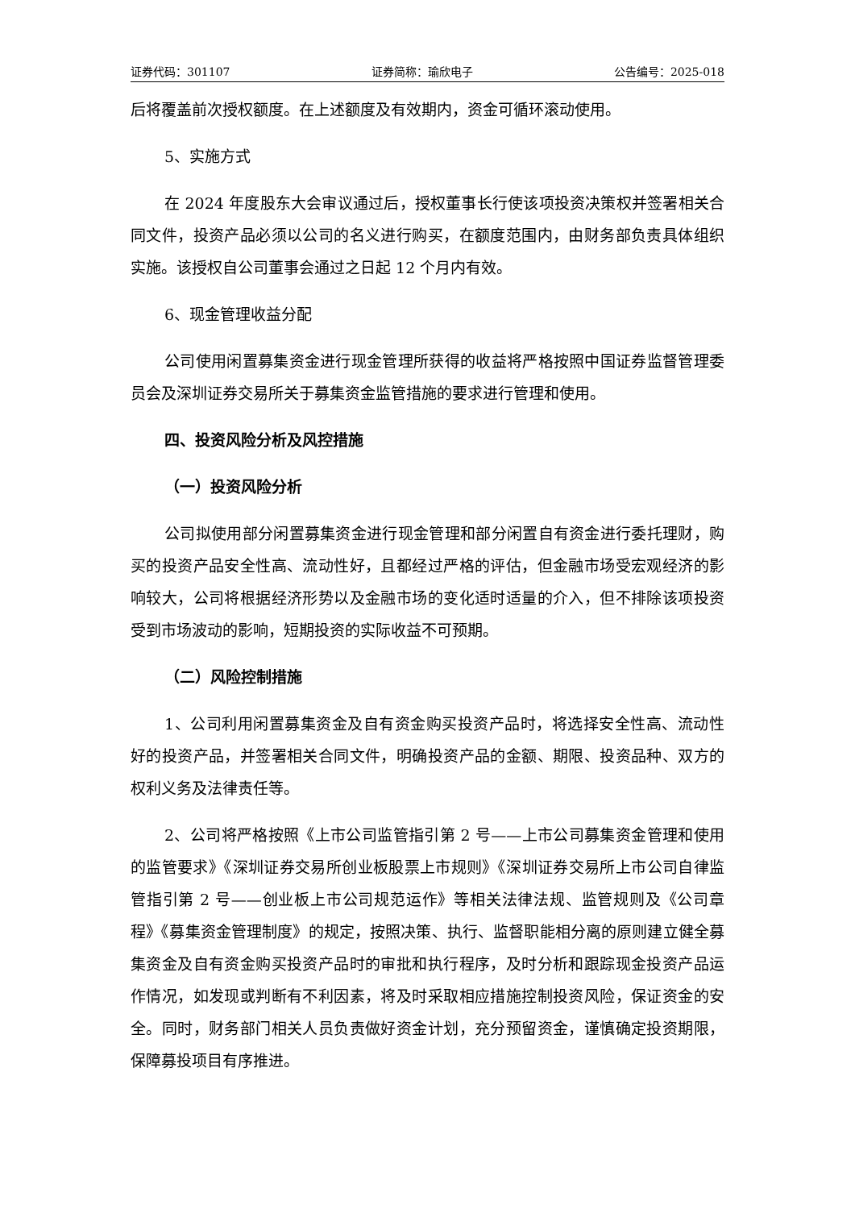证券代码：301107 证券简称：瑜欣电子 公告编号：2025-018
后将覆盖前次授权额度。在上述额度及有效期内，资金可循环滚动使用。
5、实施方式
在 2024 年度股东大会审议通过后，授权董事长行使该项投资决策权并签署相关合同文件，投资产品必须以公司的名义进行购买，在额度范围内，由财务部负责具体组织实施。该授权自公司董事会通过之日起 12 个月内有效。
6、现金管理收益分配
公司使用闲置募集资金进行现金管理所获得的收益将严格按照中国证券监督管理委员会及深圳证券交易所关于募集资金监管措施的要求进行管理和使用。
四、投资风险分析及风控措施
（一）投资风险分析
公司拟使用部分闲置募集资金进行现金管理和部分闲置自有资金进行委托理财，购买的投资产品安全性高、流动性好，且都经过严格的评估，但金融市场受宏观经济的影响较大，公司将根据经济形势以及金融市场的变化适时适量的介入，但不排除该项投资受到市场波动的影响，短期投资的实际收益不可预期。
（二）风险控制措施
1、公司利用闲置募集资金及自有资金购买投资产品时，将选择安全性高、流动性好的投资产品，并签署相关合同文件，明确投资产品的金额、期限、投资品种、双方的权利义务及法律责任等。
2、公司将严格按照《上市公司监管指引第 2 号——上市公司募集资金管理和使用的监管要求》《深圳证券交易所创业板股票上市规则》《深圳证券交易所上市公司自律监管指引第 2 号——创业板上市公司规范运作》等相关法律法规、监管规则及《公司章程》《募集资金管理制度》的规定，按照决策、执行、监督职能相分离的原则建立健全募集资金及自有资金购买投资产品时的审批和执行程序，及时分析和跟踪现金投资产品运作情况，如发现或判断有不利因素，将及时采取相应措施控制投资风险，保证资金的安全。同时，财务部门相关人员负责做好资金计划，充分预留资金，谨慎确定投资期限，保障募投项目有序推进。